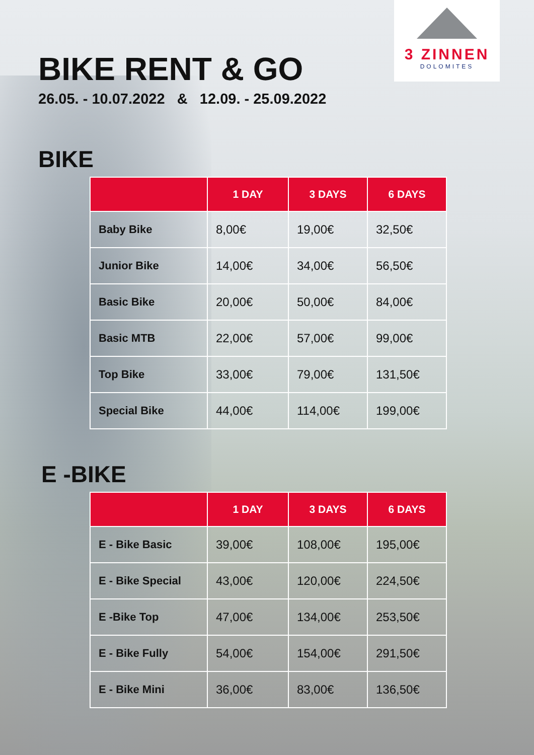3 ZINNEN
DOLOMITES
BIKE RENT & GO
26.05. - 10.07.2022 & 12.09. - 25.09.2022
BIKE
| | 1 DAY | 3 DAYS | 6 DAYS |
| --- | --- | --- | --- |
| Baby Bike | 8,00€ | 19,00€ | 32,50€ |
| Junior Bike | 14,00€ | 34,00€ | 56,50€ |
| Basic Bike | 20,00€ | 50,00€ | 84,00€ |
| Basic MTB | 22,00€ | 57,00€ | 99,00€ |
| Top Bike | 33,00€ | 79,00€ | 131,50€ |
| Special Bike | 44,00€ | 114,00€ | 199,00€ |
E -BIKE
| | 1 DAY | 3 DAYS | 6 DAYS |
| --- | --- | --- | --- |
| E - Bike Basic | 39,00€ | 108,00€ | 195,00€ |
| E - Bike Special | 43,00€ | 120,00€ | 224,50€ |
| E -Bike Top | 47,00€ | 134,00€ | 253,50€ |
| E - Bike Fully | 54,00€ | 154,00€ | 291,50€ |
| E - Bike Mini | 36,00€ | 83,00€ | 136,50€ |